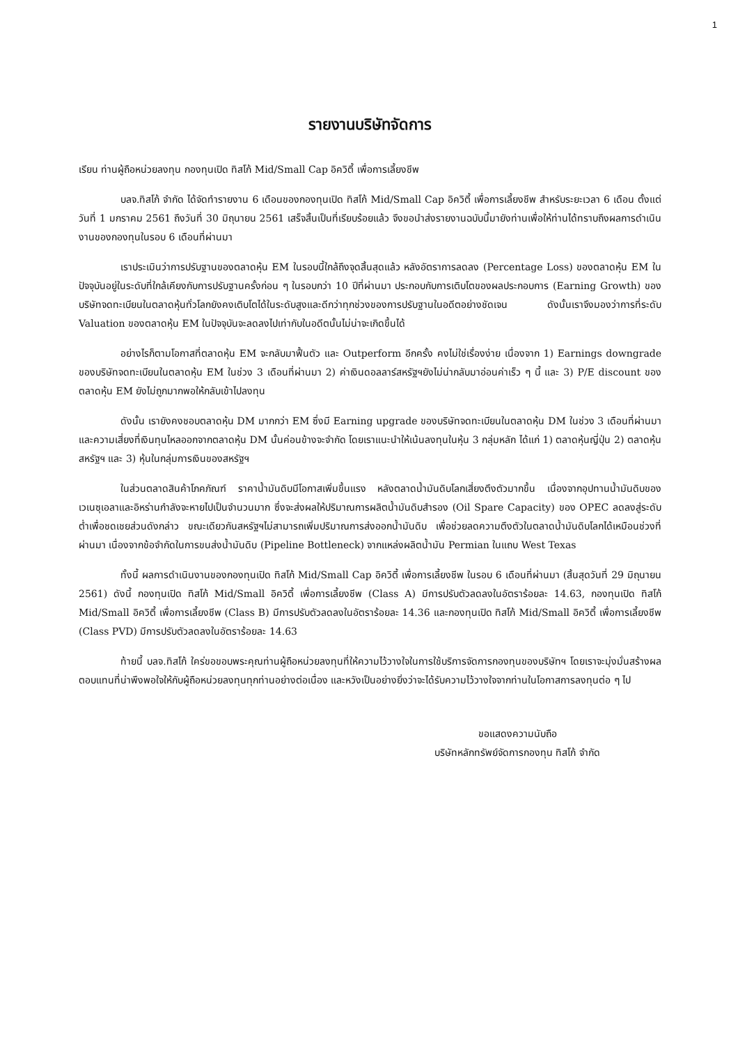1
รายงานบริษัทจัดการ
เรียน ท่านผู้ถือหน่วยลงทุน กองทุนเปิด ทิสโก้ Mid/Small Cap อิควิตี้ เพื่อการเลี้ยงชีพ
บลจ.ทิสโก้ จำกัด ได้จัดทำรายงาน 6 เดือนของกองทุนเปิด ทิสโก้ Mid/Small Cap อิควิตี้ เพื่อการเลี้ยงชีพ สำหรับระยะเวลา 6 เดือน ตั้งแต่วันที่ 1 มกราคม 2561 ถึงวันที่ 30 มิถุนายน 2561 เสร็จสิ้นเป็นที่เรียบร้อยแล้ว จึงขอนำส่งรายงานฉบับนี้มายังท่านเพื่อให้ท่านได้ทราบถึงผลการดำเนินงานของกองทุนในรอบ 6 เดือนที่ผ่านมา
เราประเมินว่าการปรับฐานของตลาดหุ้น EM ในรอบนี้ใกล้ถึงจุดสิ้นสุดแล้ว หลังอัตราการลดลง (Percentage Loss) ของตลาดหุ้น EM ในปัจจุบันอยู่ในระดับที่ใกล้เคียงกับการปรับฐานครั้งก่อน ๆ ในรอบกว่า 10 ปีที่ผ่านมา ประกอบกับการเติบโตของผลประกอบการ (Earning Growth) ของบริษัทจดทะเบียนในตลาดหุ้นทั่วโลกยังคงเติบโตได้ในระดับสูงและดีกว่าทุกช่วงของการปรับฐานในอดีตอย่างชัดเจน ดังนั้นเราจึงมองว่าการที่ระดับ Valuation ของตลาดหุ้น EM ในปัจจุบันจะลดลงไปเท่ากับในอดีตนั้นไม่น่าจะเกิดขึ้นได้
อย่างไรก็ตามโอกาสที่ตลาดหุ้น EM จะกลับมาฟื้นตัว และ Outperform อีกครั้ง คงไม่ใช่เรื่องง่าย เนื่องจาก 1) Earnings downgrade ของบริษัทจดทะเบียนในตลาดหุ้น EM ในช่วง 3 เดือนที่ผ่านมา 2) ค่าเงินดอลลาร์สหรัฐฯยังไม่น่ากลับมาอ่อนค่าเร็ว ๆ นี้ และ 3) P/E discount ของตลาดหุ้น EM ยังไม่ถูกมากพอให้กลับเข้าไปลงทุน
ดังนั้น เรายังคงชอบตลาดหุ้น DM มากกว่า EM ซึ่งมี Earning upgrade ของบริษัทจดทะเบียนในตลาดหุ้น DM ในช่วง 3 เดือนที่ผ่านมา และความเสี่ยงที่เงินทุนไหลออกจากตลาดหุ้น DM นั้นค่อนข้างจะจำกัด โดยเราแนะนำให้เน้นลงทุนในหุ้น 3 กลุ่มหลัก ได้แก่ 1) ตลาดหุ้นญี่ปุ่น 2) ตลาดหุ้นสหรัฐฯ และ 3) หุ้นในกลุ่มการเงินของสหรัฐฯ
ในส่วนตลาดสินค้าโภคภัณฑ์ ราคาน้ำมันดิบมีโอกาสเพิ่มขึ้นแรง หลังตลาดน้ำมันดิบโลกเสี่ยงตึงตัวมากขึ้น เนื่องจากอุปทานน้ำมันดิบของเวเนซุเอลาและอิหร่านกำลังจะหายไปเป็นจำนวนมาก ซึ่งจะส่งผลให้ปริมาณการผลิตน้ำมันดิบสำรอง (Oil Spare Capacity) ของ OPEC ลดลงสู่ระดับต่ำเพื่อชดเชยส่วนดังกล่าว ขณะเดียวกันสหรัฐฯไม่สามารถเพิ่มปริมาณการส่งออกน้ำมันดิบ เพื่อช่วยลดความตึงตัวในตลาดน้ำมันดิบโลกได้เหมือนช่วงที่ผ่านมา เนื่องจากข้อจำกัดในการขนส่งน้ำมันดิบ (Pipeline Bottleneck) จากแหล่งผลิตน้ำมัน Permian ในแถบ West Texas
ทั้งนี้ ผลการดำเนินงานของกองทุนเปิด ทิสโก้ Mid/Small Cap อิควิตี้ เพื่อการเลี้ยงชีพ ในรอบ 6 เดือนที่ผ่านมา (สิ้นสุดวันที่ 29 มิถุนายน 2561) ดังนี้ กองทุนเปิด ทิสโก้ Mid/Small อิควิตี้ เพื่อการเลี้ยงชีพ (Class A) มีการปรับตัวลดลงในอัตราร้อยละ 14.63, กองทุนเปิด ทิสโก้ Mid/Small อิควิตี้ เพื่อการเลี้ยงชีพ (Class B) มีการปรับตัวลดลงในอัตราร้อยละ 14.36 และกองทุนเปิด ทิสโก้ Mid/Small อิควิตี้ เพื่อการเลี้ยงชีพ (Class PVD) มีการปรับตัวลดลงในอัตราร้อยละ 14.63
ท้ายนี้ บลจ.ทิสโก้ ใคร่ขอขอบพระคุณท่านผู้ถือหน่วยลงทุนที่ให้ความไว้วางใจในการใช้บริการจัดการกองทุนของบริษัทฯ โดยเราจะมุ่งมั่นสร้างผลตอบแทนที่น่าพึงพอใจให้กับผู้ถือหน่วยลงทุนทุกท่านอย่างต่อเนื่อง และหวังเป็นอย่างยิ่งว่าจะได้รับความไว้วางใจจากท่านในโอกาสการลงทุนต่อ ๆ ไป
ขอแสดงความนับถือ
บริษัทหลักทรัพย์จัดการกองทุน ทิสโก้ จำกัด